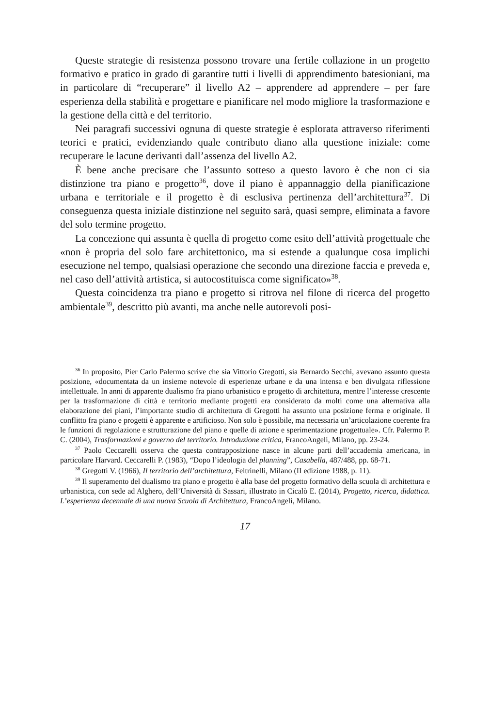Queste strategie di resistenza possono trovare una fertile collazione in un progetto formativo e pratico in grado di garantire tutti i livelli di apprendimento batesioniani, ma in particolare di “recuperare” il livello A2 – apprendere ad apprendere – per fare esperienza della stabilità e progettare e pianificare nel modo migliore la trasformazione e la gestione della città e del territorio.
Nei paragrafi successivi ognuna di queste strategie è esplorata attraverso riferimenti teorici e pratici, evidenziando quale contributo diano alla questione iniziale: come recuperare le lacune derivanti dall’assenza del livello A2.
È bene anche precisare che l’assunto sotteso a questo lavoro è che non ci sia distinzione tra piano e progetto<sup>36</sup>, dove il piano è appannaggio della pianificazione urbana e territoriale e il progetto è di esclusiva pertinenza dell’architettura<sup>37</sup>. Di conseguenza questa iniziale distinzione nel seguito sarà, quasi sempre, eliminata a favore del solo termine progetto.
La concezione qui assunta è quella di progetto come esito dell’attività progettuale che «non è propria del solo fare architettonico, ma si estende a qualunque cosa implichi esecuzione nel tempo, qualsiasi operazione che secondo una direzione faccia e preveda e, nel caso dell’attività artistica, si autocostituisca come significato»<sup>38</sup>.
Questa coincidenza tra piano e progetto si ritrova nel filone di ricerca del progetto ambientale<sup>39</sup>, descritto più avanti, ma anche nelle autorevoli posi-
<sup>36</sup> In proposito, Pier Carlo Palermo scrive che sia Vittorio Gregotti, sia Bernardo Secchi, avevano assunto questa posizione, «documentata da un insieme notevole di esperienze urbane e da una intensa e ben divulgata riflessione intellettuale. In anni di apparente dualismo fra piano urbanistico e progetto di architettura, mentre l’interesse crescente per la trasformazione di città e territorio mediante progetti era considerato da molti come una alternativa alla elaborazione dei piani, l’importante studio di architettura di Gregotti ha assunto una posizione ferma e originale. Il conflitto fra piano e progetti è apparente e artificioso. Non solo è possibile, ma necessaria un’articolazione coerente fra le funzioni di regolazione e strutturazione del piano e quelle di azione e sperimentazione progettuale». Cfr. Palermo P. C. (2004), Trasformazioni e governo del territorio. Introduzione critica, FrancoAngeli, Milano, pp. 23-24.
<sup>37</sup> Paolo Ceccarelli osserva che questa contrapposizione nasce in alcune parti dell’accademia americana, in particolare Harvard. Ceccarelli P. (1983), “Dopo l’ideologia del planning”, Casabella, 487/488, pp. 68-71.
<sup>38</sup> Gregotti V. (1966), Il territorio dell’architettura, Feltrinelli, Milano (II edizione 1988, p. 11).
<sup>39</sup> Il superamento del dualismo tra piano e progetto è alla base del progetto formativo della scuola di architettura e urbanistica, con sede ad Alghero, dell’Università di Sassari, illustrato in Cicalò E. (2014), Progetto, ricerca, didattica. L’esperienza decennale di una nuova Scuola di Architettura, FrancoAngeli, Milano.
17